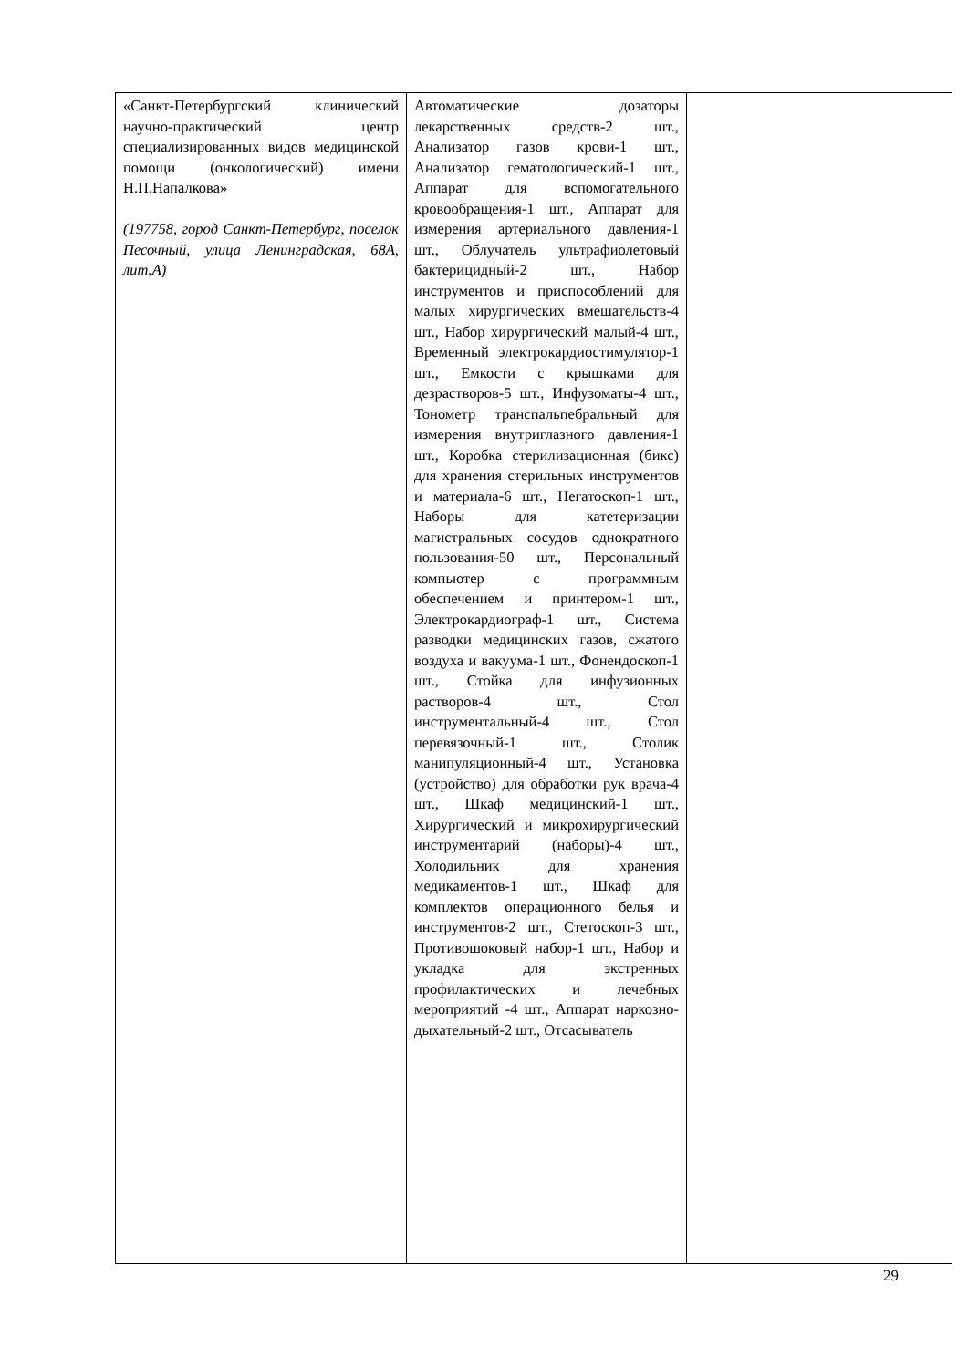| «Санкт-Петербургский клинический научно-практический центр специализированных видов медицинской помощи (онкологический) имени Н.П.Напалкова» (197758, город Санкт-Петербург, поселок Песочный, улица Ленинградская, 68А, лит.А) | Автоматические дозаторы лекарственных средств-2 шт., Анализатор газов крови-1 шт., Анализатор гематологический-1 шт., Аппарат для вспомогательного кровообращения-1 шт., Аппарат для измерения артериального давления-1 шт., Облучатель ультрафиолетовый бактерицидный-2 шт., Набор инструментов и приспособлений для малых хирургических вмешательств-4 шт., Набор хирургический малый-4 шт., Временный электрокардиостимулятор-1 шт., Емкости с крышками для дезрастворов-5 шт., Инфузоматы-4 шт., Тонометр транспальпебральный для измерения внутриглазного давления-1 шт., Коробка стерилизационная (бикс) для хранения стерильных инструментов и материала-6 шт., Негатоскоп-1 шт., Наборы для катетеризации магистральных сосудов однократного пользования-50 шт., Персональный компьютер с программным обеспечением и принтером-1 шт., Электрокардиограф-1 шт., Система разводки медицинских газов, сжатого воздуха и вакуума-1 шт., Фонендоскоп-1 шт., Стойка для инфузионных растворов-4 шт., Стол инструментальный-4 шт., Стол перевязочный-1 шт., Столик манипуляционный-4 шт., Установка (устройство) для обработки рук врача-4 шт., Шкаф медицинский-1 шт., Хирургический и микрохирургический инструментарий (наборы)-4 шт., Холодильник для хранения медикаментов-1 шт., Шкаф для комплектов операционного белья и инструментов-2 шт., Стетоскоп-3 шт., Противошоковый набор-1 шт., Набор и укладка для экстренных профилактических и лечебных мероприятий -4 шт., Аппарат наркозно-дыхательный-2 шт., Отсасыватель | |
29